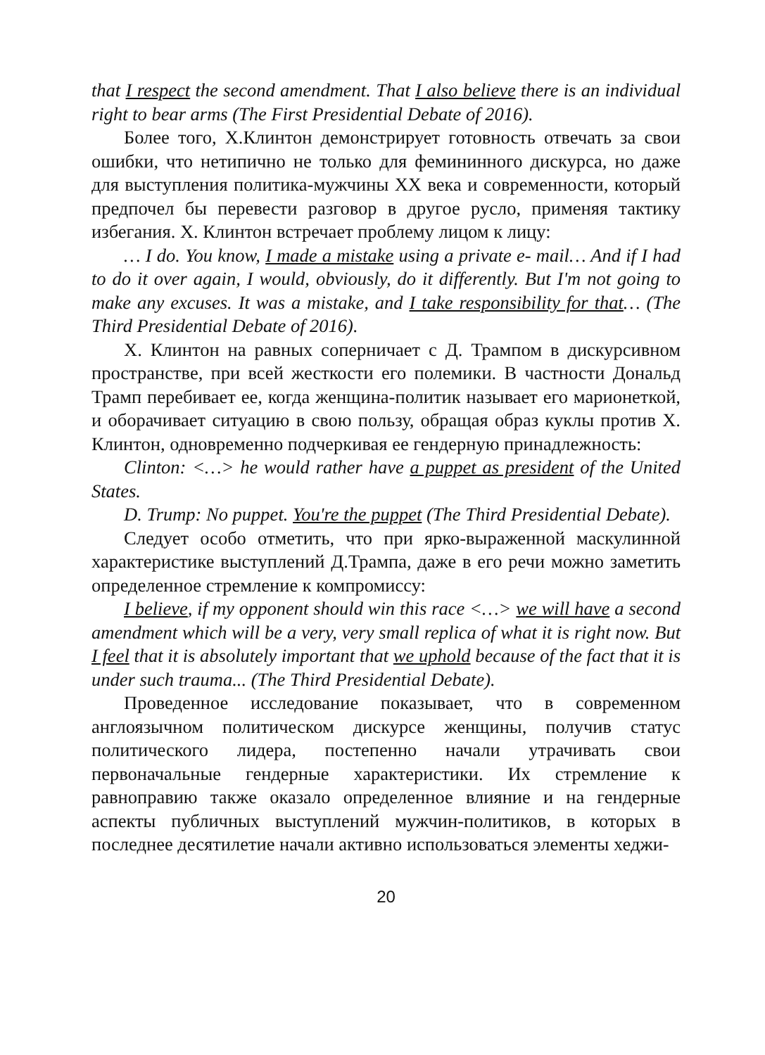that I respect the second amendment. That I also believe there is an individual right to bear arms (The First Presidential Debate of 2016).
Более того, Х.Клинтон демонстрирует готовность отвечать за свои ошибки, что нетипично не только для фемининного дискурса, но даже для выступления политика-мужчины XX века и современности, который предпочел бы перевести разговор в другое русло, применяя тактику избегания. Х. Клинтон встречает проблему лицом к лицу:
… I do. You know, I made a mistake using a private e- mail… And if I had to do it over again, I would, obviously, do it differently. But I'm not going to make any excuses. It was a mistake, and I take responsibility for that… (The Third Presidential Debate of 2016).
Х. Клинтон на равных соперничает с Д. Трампом в дискурсивном пространстве, при всей жесткости его полемики. В частности Дональд Трамп перебивает ее, когда женщина-политик называет его марионеткой, и оборачивает ситуацию в свою пользу, обращая образ куклы против Х. Клинтон, одновременно подчеркивая ее гендерную принадлежность:
Clinton: <…> he would rather have a puppet as president of the United States.
D. Trump: No puppet. You're the puppet (The Third Presidential Debate).
Следует особо отметить, что при ярко-выраженной маскулинной характеристике выступлений Д.Трампа, даже в его речи можно заметить определенное стремление к компромиссу:
I believe, if my opponent should win this race <…> we will have a second amendment which will be a very, very small replica of what it is right now. But I feel that it is absolutely important that we uphold because of the fact that it is under such trauma... (The Third Presidential Debate).
Проведенное исследование показывает, что в современном англоязычном политическом дискурсе женщины, получив статус политического лидера, постепенно начали утрачивать свои первоначальные гендерные характеристики. Их стремление к равноправию также оказало определенное влияние и на гендерные аспекты публичных выступлений мужчин-политиков, в которых в последнее десятилетие начали активно использоваться элементы хеджи-
20